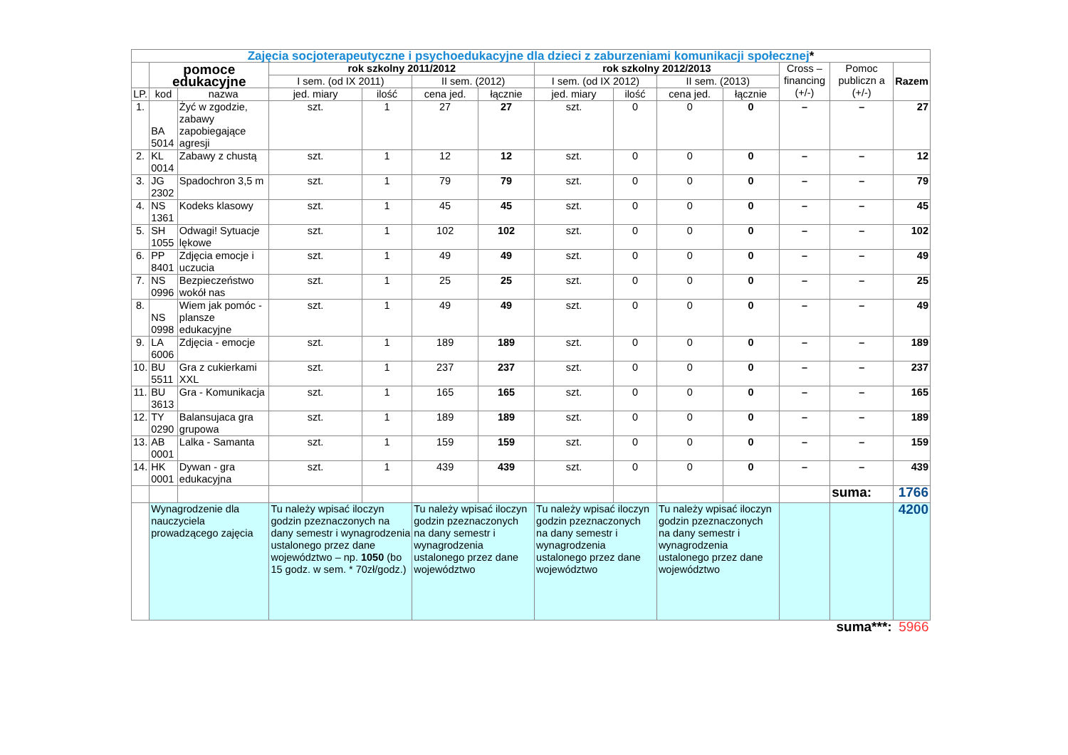| Zajęcia socjoterapeutyczne i psychoedukacyjne dla dzieci z zaburzeniami komunikacji społecznej * | | | | | | | | | | | | | |
| --- | --- | --- | --- | --- | --- | --- | --- | --- | --- | --- | --- | --- | --- |
| | pomoce edukacyjne | | rok szkolny 2011/2012 | | | | rok szkolny 2012/2013 | | | | Cross – financing (+/-) | Pomoc publiczn a (+/-) | Razem |
| | | | I sem. (od IX 2011) | | II sem. (2012) | | I sem. (od IX 2012) | | II sem. (2013) | | | | |
| LP. | kod | nazwa | jed. miary | ilość | cena jed. | łącznie | jed. miary | ilość | cena jed. | łącznie | | | |
| 1. | BA 5014 | Żyć w zgodzie, zabawy zapobiegające agresji | szt. | 1 | 27 | 27 | szt. | 0 | 0 | 0 | – | – | 27 |
| 2. | KL 0014 | Zabawy z chustą | szt. | 1 | 12 | 12 | szt. | 0 | 0 | 0 | – | – | 12 |
| 3. | JG 2302 | Spadochron 3,5 m | szt. | 1 | 79 | 79 | szt. | 0 | 0 | 0 | – | – | 79 |
| 4. | NS 1361 | Kodeks klasowy | szt. | 1 | 45 | 45 | szt. | 0 | 0 | 0 | – | – | 45 |
| 5. | SH 1055 | Odwagi! Sytuacje lękowe | szt. | 1 | 102 | 102 | szt. | 0 | 0 | 0 | – | – | 102 |
| 6. | PP 8401 | Zdjęcia emocje i uczucia | szt. | 1 | 49 | 49 | szt. | 0 | 0 | 0 | – | – | 49 |
| 7. | NS 0996 | Bezpieczeństwo wokół nas | szt. | 1 | 25 | 25 | szt. | 0 | 0 | 0 | – | – | 25 |
| 8. | NS 0998 | Wiem jak pomóc - plansze edukacyjne | szt. | 1 | 49 | 49 | szt. | 0 | 0 | 0 | – | – | 49 |
| 9. | LA 6006 | Zdjęcia - emocje | szt. | 1 | 189 | 189 | szt. | 0 | 0 | 0 | – | – | 189 |
| 10. | BU 5511 | Gra z cukierkami XXL | szt. | 1 | 237 | 237 | szt. | 0 | 0 | 0 | – | – | 237 |
| 11. | BU 3613 | Gra - Komunikacja | szt. | 1 | 165 | 165 | szt. | 0 | 0 | 0 | – | – | 165 |
| 12. | TY 0290 | Balansujaca gra grupowa | szt. | 1 | 189 | 189 | szt. | 0 | 0 | 0 | – | – | 189 |
| 13. | AB 0001 | Lalka - Samanta | szt. | 1 | 159 | 159 | szt. | 0 | 0 | 0 | – | – | 159 |
| 14. | HK 0001 | Dywan - gra edukacyjna | szt. | 1 | 439 | 439 | szt. | 0 | 0 | 0 | – | – | 439 |
| | | | | | | | | | | | | suma: | 1766 |
| | Wynagrodzenie dla nauczyciela prowadzącego zajęcia | | Tu należy wpisać iloczyn godzin pzeznaczonych na dany semestr i wynagrodzenia ustalonego przez dane województwo – np. 1050 (bo 15 godz. w sem. * 70zł/godz.) | | Tu należy wpisać iloczyn godzin pzeznaczonych na dany semestr i wynagrodzenia ustalonego przez dane województwo | | Tu należy wpisać iloczyn godzin pzeznaczonych na dany semestr i wynagrodzenia ustalonego przez dane województwo | | Tu należy wpisać iloczyn godzin pzeznaczonych na dany semestr i wynagrodzenia ustalonego przez dane województwo | | | | 4200 |
| | | | | | | | | | | | | suma***: | 5966 |